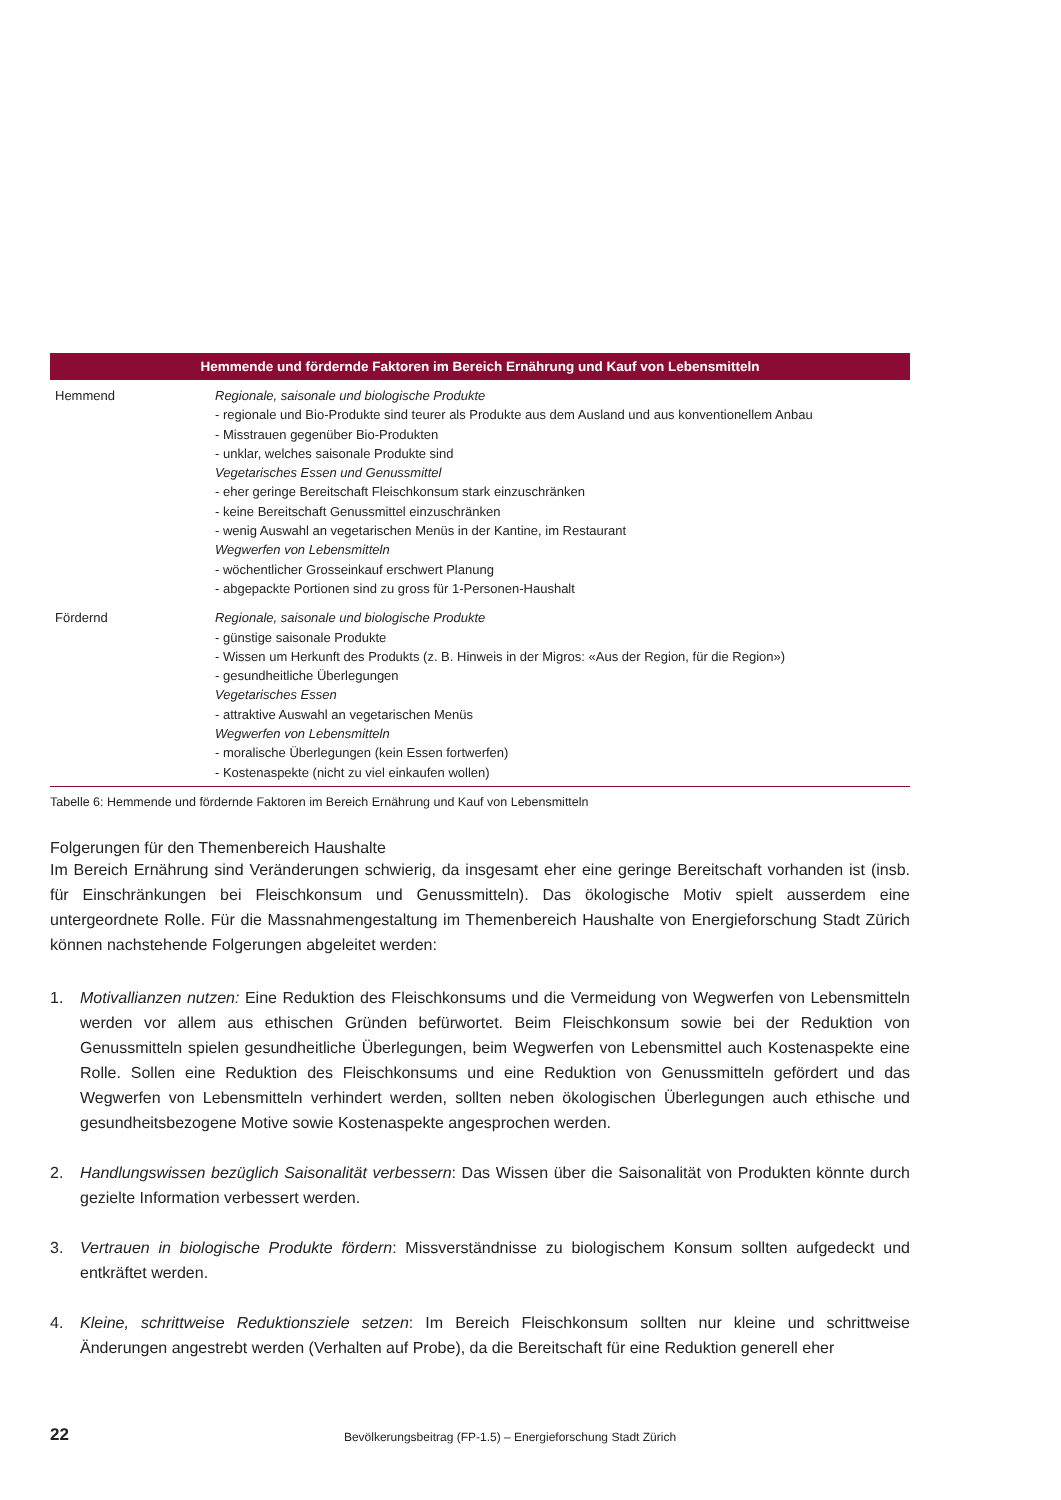| Hemmende und fördernde Faktoren im Bereich Ernährung und Kauf von Lebensmitteln | |
| --- | --- |
| Hemmend | Regionale, saisonale und biologische Produkte - regionale und Bio-Produkte sind teurer als Produkte aus dem Ausland und aus konventionellem Anbau - Misstrauen gegenüber Bio-Produkten - unklar, welches saisonale Produkte sind Vegetarisches Essen und Genussmittel - eher geringe Bereitschaft Fleischkonsum stark einzuschränken - keine Bereitschaft Genussmittel einzuschränken - wenig Auswahl an vegetarischen Menüs in der Kantine, im Restaurant Wegwerfen von Lebensmitteln - wöchentlicher Grosseinkauf erschwert Planung - abgepackte Portionen sind zu gross für 1-Personen-Haushalt |
| Fördernd | Regionale, saisonale und biologische Produkte - günstige saisonale Produkte - Wissen um Herkunft des Produkts (z. B. Hinweis in der Migros: «Aus der Region, für die Region») - gesundheitliche Überlegungen Vegetarisches Essen - attraktive Auswahl an vegetarischen Menüs Wegwerfen von Lebensmitteln - moralische Überlegungen (kein Essen fortwerfen) - Kostenaspekte (nicht zu viel einkaufen wollen) |
Tabelle 6: Hemmende und fördernde Faktoren im Bereich Ernährung und Kauf von Lebensmitteln
Folgerungen für den Themenbereich Haushalte
Im Bereich Ernährung sind Veränderungen schwierig, da insgesamt eher eine geringe Bereitschaft vorhanden ist (insb. für Einschränkungen bei Fleischkonsum und Genussmitteln). Das ökologische Motiv spielt ausserdem eine untergeordnete Rolle. Für die Massnahmengestaltung im Themenbereich Haushalte von Energieforschung Stadt Zürich können nachstehende Folgerungen abgeleitet werden:
1. Motivallianzen nutzen: Eine Reduktion des Fleischkonsums und die Vermeidung von Wegwerfen von Lebensmitteln werden vor allem aus ethischen Gründen befürwortet. Beim Fleischkonsum sowie bei der Reduktion von Genussmitteln spielen gesundheitliche Überlegungen, beim Wegwerfen von Lebensmittel auch Kostenaspekte eine Rolle. Sollen eine Reduktion des Fleischkonsums und eine Reduktion von Genussmitteln gefördert und das Wegwerfen von Lebensmitteln verhindert werden, sollten neben ökologischen Überlegungen auch ethische und gesundheitsbezogene Motive sowie Kostenaspekte angesprochen werden.
2. Handlungswissen bezüglich Saisonalität verbessern: Das Wissen über die Saisonalität von Produkten könnte durch gezielte Information verbessert werden.
3. Vertrauen in biologische Produkte fördern: Missverständnisse zu biologischem Konsum sollten aufgedeckt und entkräftet werden.
4. Kleine, schrittweise Reduktionsziele setzen: Im Bereich Fleischkonsum sollten nur kleine und schrittweise Änderungen angestrebt werden (Verhalten auf Probe), da die Bereitschaft für eine Reduktion generell eher
22
Bevölkerungsbeitrag (FP-1.5) – Energieforschung Stadt Zürich